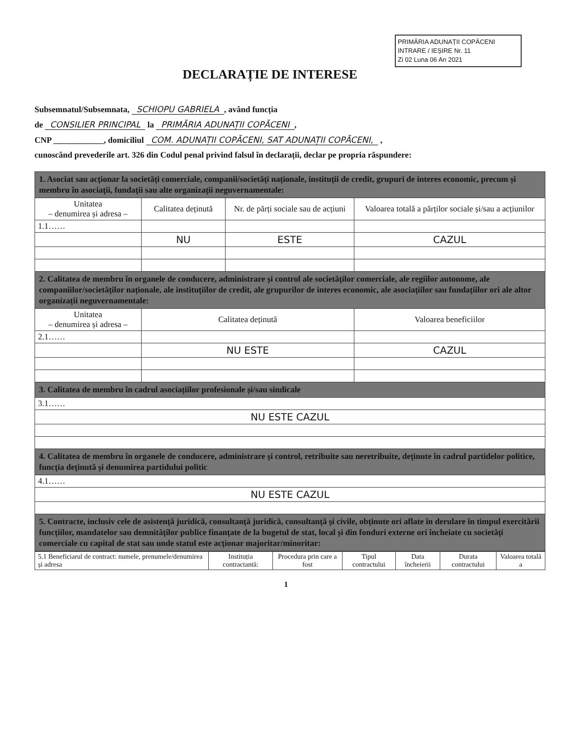PRIMĂRIA ADUNAȚII COPĂCENI
INTRARE / IEȘIRE Nr. 11
Zi 02 Luna 06 An 2021
DECLARAȚIE DE INTERESE
Subsemnatul/Subsemnata, SCHIOPU GABRIELA, având funcția
de CONSILIER PRINCIPAL la PRIMĂRIA ADUNAȚII COPĂCENI,
CNP ____________, domiciliul COM. ADUNAȚII COPĂCENI, SAT ADUNAȚII COPĂCENI, ,
cunoscând prevederile art. 326 din Codul penal privind falsul în declarații, declar pe propria răspundere:
| 1. Asociat sau acționar la societăți comerciale, companii/societăți naționale, instituții de credit, grupuri de interes economic, precum și membru în asociații, fundații sau alte organizații neguvernamentale: | | | |
| Unitatea – denumirea și adresa – | Calitatea deținută | Nr. de părți sociale sau de acțiuni | Valoarea totală a părților sociale și/sau a acțiunilor |
| 1.1…… | | | |
| | NU | ESTE | CAZUL |
| 2. Calitatea de membru în organele de conducere, administrare și control ale societăților comerciale, ale regiilor autonome, ale companiilor/societăților naționale, ale instituțiilor de credit, ale grupurilor de interes economic, ale asociațiilor sau fundațiilor ori ale altor organizații neguvernamentale: | | | |
| Unitatea – denumirea și adresa – | Calitatea deținută | | Valoarea beneficiilor |
| 2.1…… | | | |
| | NU ESTE | | CAZUL |
| 3. Calitatea de membru în cadrul asociațiilor profesionale și/sau sindicale | | | |
| 3.1…… | | | |
| NU ESTE CAZUL | | | |
| 4. Calitatea de membru în organele de conducere, administrare și control, retribuite sau neretribuite, deținute în cadrul partidelor politice, funcția deținută și denumirea partidului politic | | | |
| 4.1…… | | | |
| NU ESTE CAZUL | | | |
| 5. Contracte, inclusiv cele de asistență juridică, consultanță juridică, consultanță și civile, obținute ori aflate în derulare în timpul exercitării funcțiilor, mandatelor sau demnităților publice finanțate de la bugetul de stat, local și din fonduri externe ori încheiate cu societăți comerciale cu capital de stat sau unde statul este acționar majoritar/minoritar: | | | |
| 5.1 Beneficiarul de contract: numele, prenumele/denumirea și adresa | Instituția contractantă: | Procedura prin care a fost | Tipul contractului | Data încheierii | Durata contractului | Valoarea totală a |
| --- | --- | --- | --- | --- | --- | --- |
1